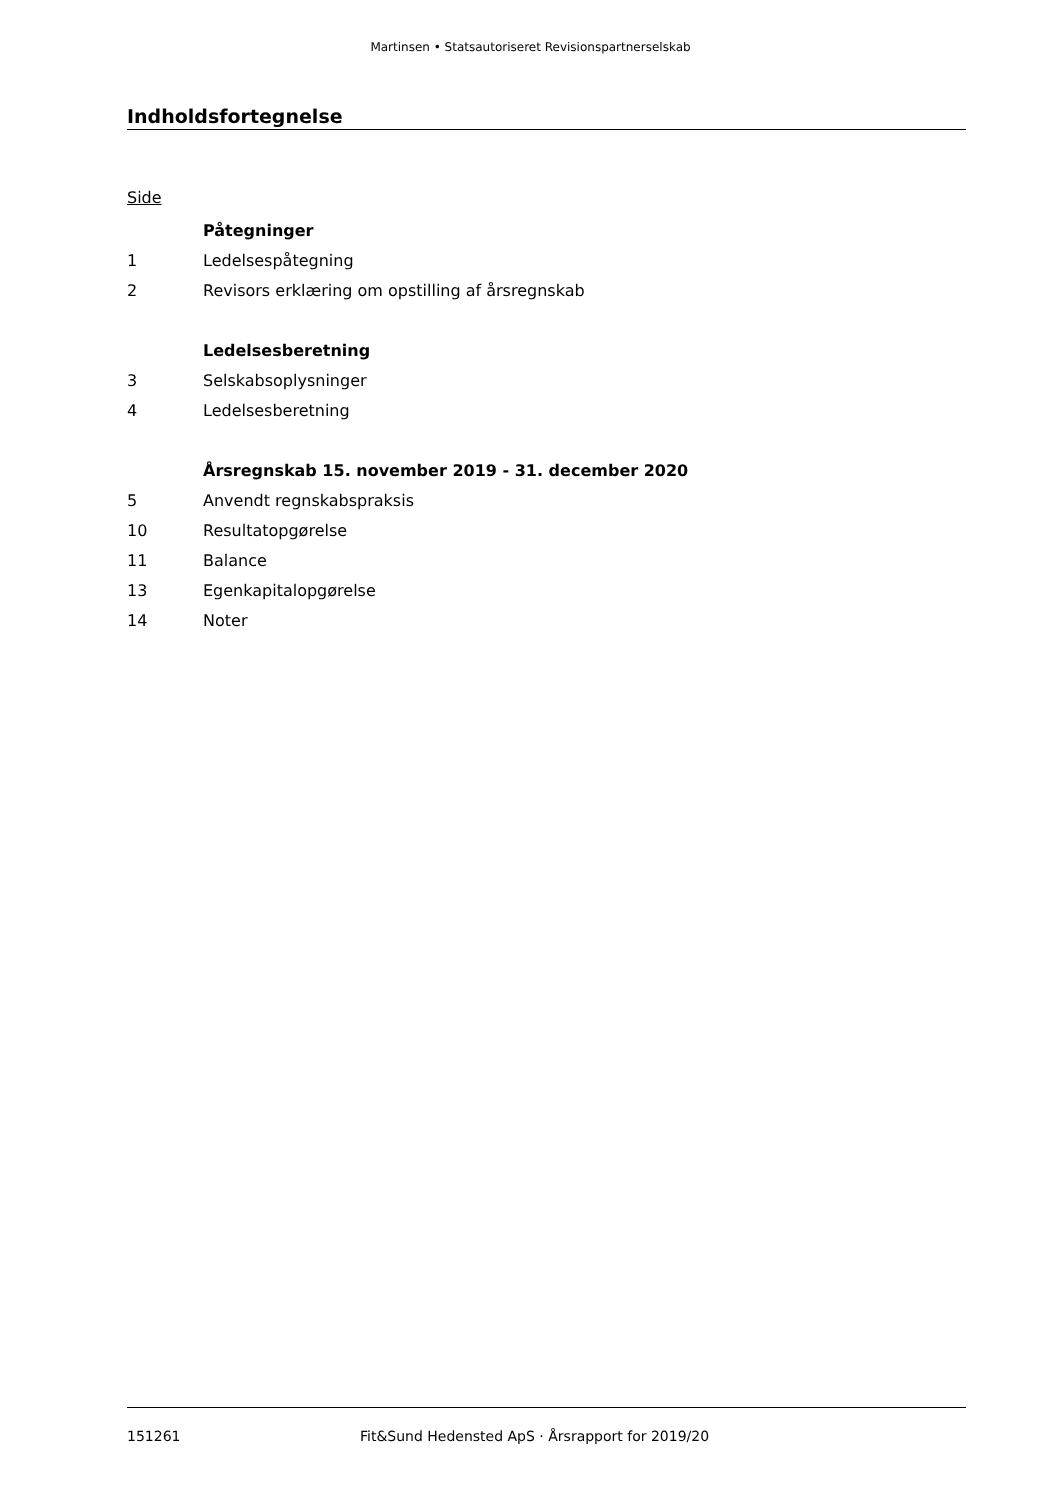Martinsen • Statsautoriseret Revisionspartnerselskab
Indholdsfortegnelse
Side
Påtegninger
1 Ledelsespåtegning
2 Revisors erklæring om opstilling af årsregnskab
Ledelsesberetning
3 Selskabsoplysninger
4 Ledelsesberetning
Årsregnskab 15. november 2019 - 31. december 2020
5 Anvendt regnskabspraksis
10 Resultatopgørelse
11 Balance
13 Egenkapitalopgørelse
14 Noter
151261 Fit&Sund Hedensted ApS · Årsrapport for 2019/20